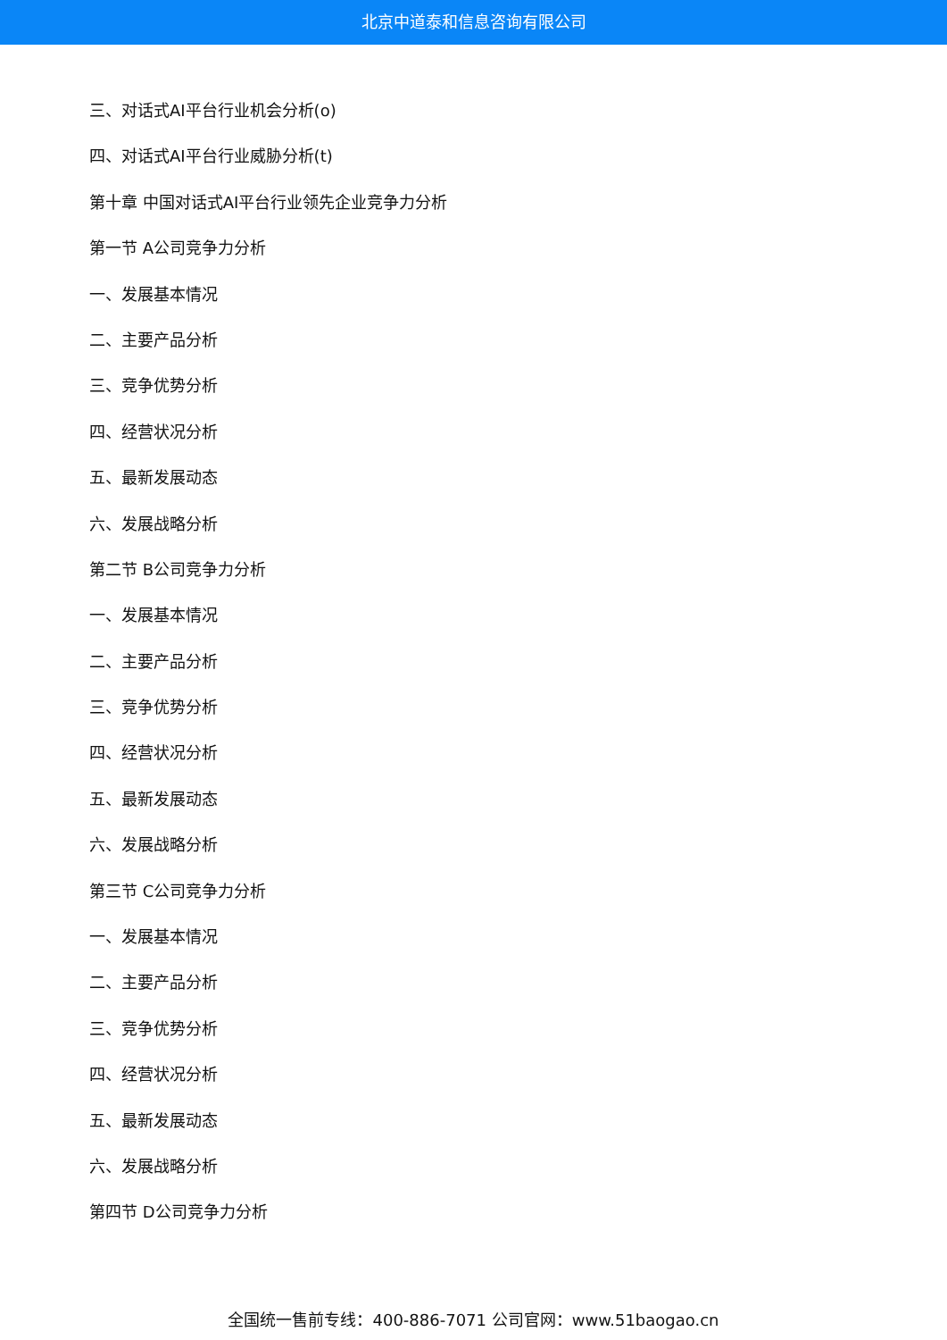北京中道泰和信息咨询有限公司
三、对话式AI平台行业机会分析(o)
四、对话式AI平台行业威胁分析(t)
第十章 中国对话式AI平台行业领先企业竞争力分析
第一节 A公司竞争力分析
一、发展基本情况
二、主要产品分析
三、竞争优势分析
四、经营状况分析
五、最新发展动态
六、发展战略分析
第二节 B公司竞争力分析
一、发展基本情况
二、主要产品分析
三、竞争优势分析
四、经营状况分析
五、最新发展动态
六、发展战略分析
第三节 C公司竞争力分析
一、发展基本情况
二、主要产品分析
三、竞争优势分析
四、经营状况分析
五、最新发展动态
六、发展战略分析
第四节 D公司竞争力分析
全国统一售前专线：400-886-7071 公司官网：www.51baogao.cn